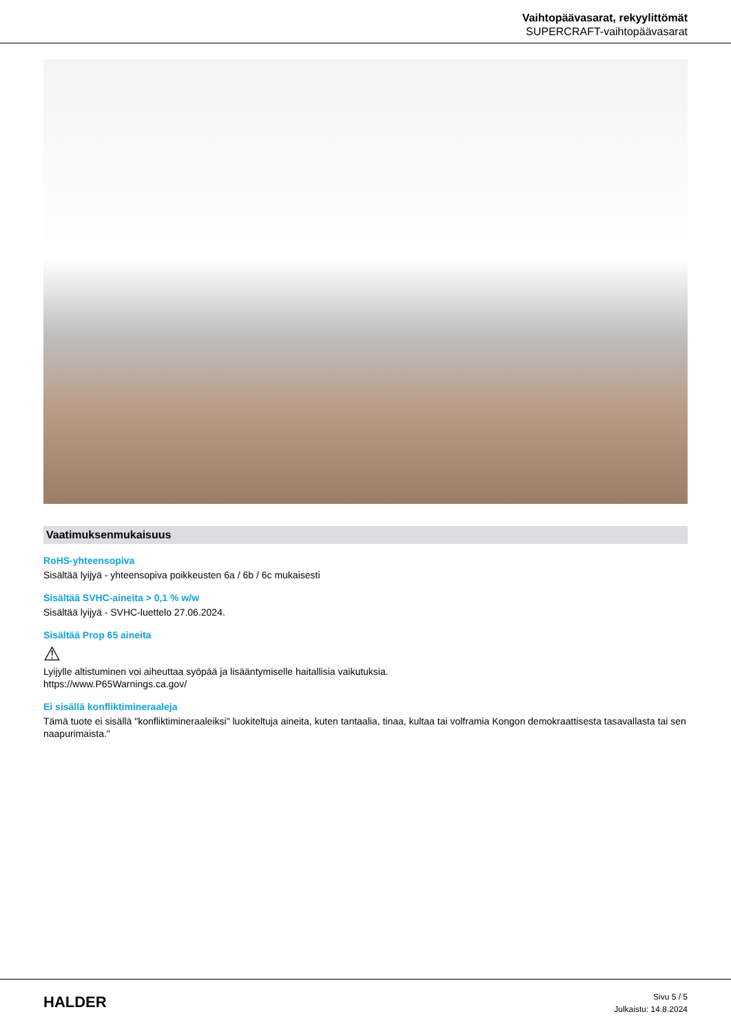Vaihtopäävasarat, rekyylittömät
SUPERCRAFT-vaihtopäävasarat
Vaatimuksenmukaisuus
RoHS-yhteensopiva
Sisältää lyijyä - yhteensopiva poikkeusten 6a / 6b / 6c mukaisesti
Sisältää SVHC-aineita > 0,1 % w/w
Sisältää lyijyä - SVHC-luettelo 27.06.2024.
Sisältää Prop 65 aineita
⚠
Lyijylle altistuminen voi aiheuttaa syöpää ja lisääntymiselle haitallisia vaikutuksia.
https://www.P65Warnings.ca.gov/
Ei sisällä konfliktimineraaleja
Tämä tuote ei sisällä "konfliktimineraaleiksi" luokiteltuja aineita, kuten tantaalia, tinaa, kultaa tai volframia Kongon demokraattisesta tasavallasta tai sen naapurimaista."
HALDER
Sivu 5 / 5
Julkaistu: 14.8.2024